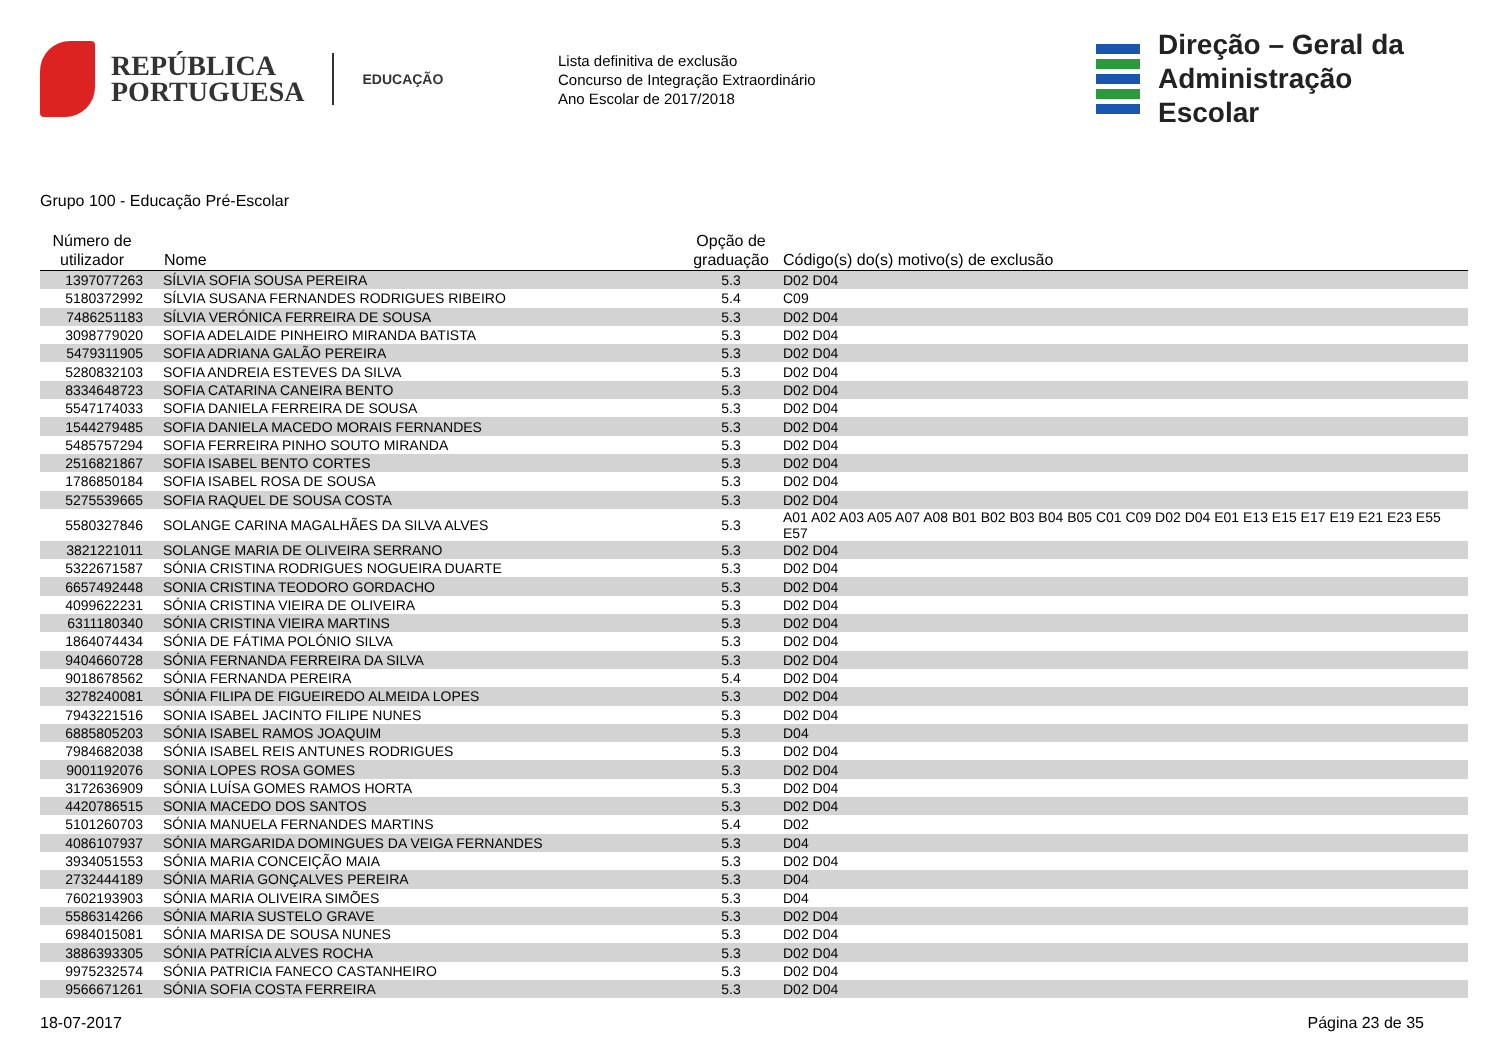REPÚBLICA
PORTUGUESA
EDUCAÇÃO
Lista definitiva de exclusão
Concurso de Integração Extraordinário
Ano Escolar de 2017/2018
Direção – Geral da
Administração Escolar
Grupo 100 - Educação Pré-Escolar
| Número de utilizador | Nome | Opção de graduação | Código(s) do(s) motivo(s) de exclusão |
| --- | --- | --- | --- |
| 1397077263 | SÍLVIA SOFIA SOUSA PEREIRA | 5.3 | D02 D04 |
| 5180372992 | SÍLVIA SUSANA FERNANDES RODRIGUES RIBEIRO | 5.4 | C09 |
| 7486251183 | SÍLVIA VERÓNICA FERREIRA DE SOUSA | 5.3 | D02 D04 |
| 3098779020 | SOFIA ADELAIDE PINHEIRO MIRANDA BATISTA | 5.3 | D02 D04 |
| 5479311905 | SOFIA ADRIANA GALÃO PEREIRA | 5.3 | D02 D04 |
| 5280832103 | SOFIA ANDREIA ESTEVES DA SILVA | 5.3 | D02 D04 |
| 8334648723 | SOFIA CATARINA CANEIRA BENTO | 5.3 | D02 D04 |
| 5547174033 | SOFIA DANIELA FERREIRA DE SOUSA | 5.3 | D02 D04 |
| 1544279485 | SOFIA DANIELA MACEDO MORAIS FERNANDES | 5.3 | D02 D04 |
| 5485757294 | SOFIA FERREIRA PINHO SOUTO MIRANDA | 5.3 | D02 D04 |
| 2516821867 | SOFIA ISABEL BENTO CORTES | 5.3 | D02 D04 |
| 1786850184 | SOFIA ISABEL ROSA DE SOUSA | 5.3 | D02 D04 |
| 5275539665 | SOFIA RAQUEL DE SOUSA COSTA | 5.3 | D02 D04 |
| 5580327846 | SOLANGE CARINA MAGALHÃES DA SILVA ALVES | 5.3 | A01 A02 A03 A05 A07 A08 B01 B02 B03 B04 B05 C01 C09 D02 D04 E01 E13 E15 E17 E19 E21 E23 E55 E57 |
| 3821221011 | SOLANGE MARIA DE OLIVEIRA SERRANO | 5.3 | D02 D04 |
| 5322671587 | SÓNIA CRISTINA RODRIGUES NOGUEIRA DUARTE | 5.3 | D02 D04 |
| 6657492448 | SONIA CRISTINA TEODORO GORDACHO | 5.3 | D02 D04 |
| 4099622231 | SÓNIA CRISTINA VIEIRA DE OLIVEIRA | 5.3 | D02 D04 |
| 6311180340 | SÓNIA CRISTINA VIEIRA MARTINS | 5.3 | D02 D04 |
| 1864074434 | SÓNIA DE FÁTIMA POLÓNIO SILVA | 5.3 | D02 D04 |
| 9404660728 | SÓNIA FERNANDA FERREIRA DA SILVA | 5.3 | D02 D04 |
| 9018678562 | SÓNIA FERNANDA PEREIRA | 5.4 | D02 D04 |
| 3278240081 | SÓNIA FILIPA DE FIGUEIREDO ALMEIDA LOPES | 5.3 | D02 D04 |
| 7943221516 | SONIA ISABEL JACINTO FILIPE NUNES | 5.3 | D02 D04 |
| 6885805203 | SÓNIA ISABEL RAMOS JOAQUIM | 5.3 | D04 |
| 7984682038 | SÓNIA ISABEL REIS ANTUNES RODRIGUES | 5.3 | D02 D04 |
| 9001192076 | SONIA LOPES ROSA GOMES | 5.3 | D02 D04 |
| 3172636909 | SÓNIA LUÍSA GOMES RAMOS HORTA | 5.3 | D02 D04 |
| 4420786515 | SONIA MACEDO DOS SANTOS | 5.3 | D02 D04 |
| 5101260703 | SÓNIA MANUELA FERNANDES MARTINS | 5.4 | D02 |
| 4086107937 | SÓNIA MARGARIDA DOMINGUES DA VEIGA FERNANDES | 5.3 | D04 |
| 3934051553 | SÓNIA MARIA CONCEIÇÃO MAIA | 5.3 | D02 D04 |
| 2732444189 | SÓNIA MARIA GONÇALVES PEREIRA | 5.3 | D04 |
| 7602193903 | SÓNIA MARIA OLIVEIRA SIMÕES | 5.3 | D04 |
| 5586314266 | SÓNIA MARIA SUSTELO GRAVE | 5.3 | D02 D04 |
| 6984015081 | SÓNIA MARISA DE SOUSA NUNES | 5.3 | D02 D04 |
| 3886393305 | SÓNIA PATRÍCIA ALVES ROCHA | 5.3 | D02 D04 |
| 9975232574 | SÓNIA PATRICIA FANECO CASTANHEIRO | 5.3 | D02 D04 |
| 9566671261 | SÓNIA SOFIA COSTA FERREIRA | 5.3 | D02 D04 |
18-07-2017 Página 23 de 35